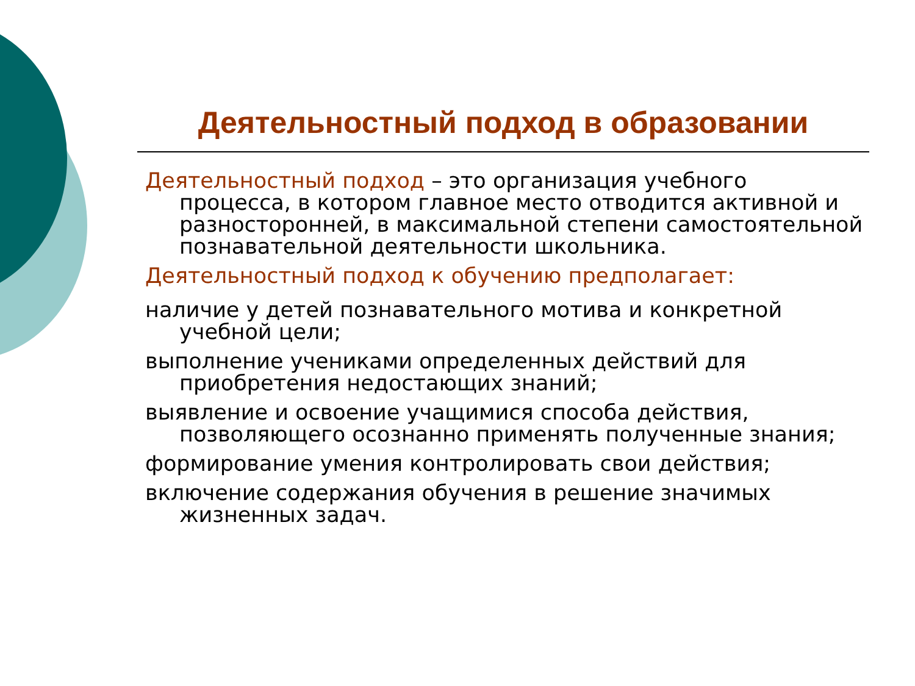Деятельностный подход в образовании
Деятельностный подход – это организация учебного процесса, в котором главное место отводится активной и разносторонней, в максимальной степени самостоятельной познавательной деятельности школьника.
Деятельностный подход к обучению предполагает:
наличие у детей познавательного мотива и конкретной учебной цели;
выполнение учениками определенных действий для приобретения недостающих знаний;
выявление и освоение учащимися способа действия, позволяющего осознанно применять полученные знания;
формирование умения контролировать свои действия;
включение содержания обучения в решение значимых жизненных задач.